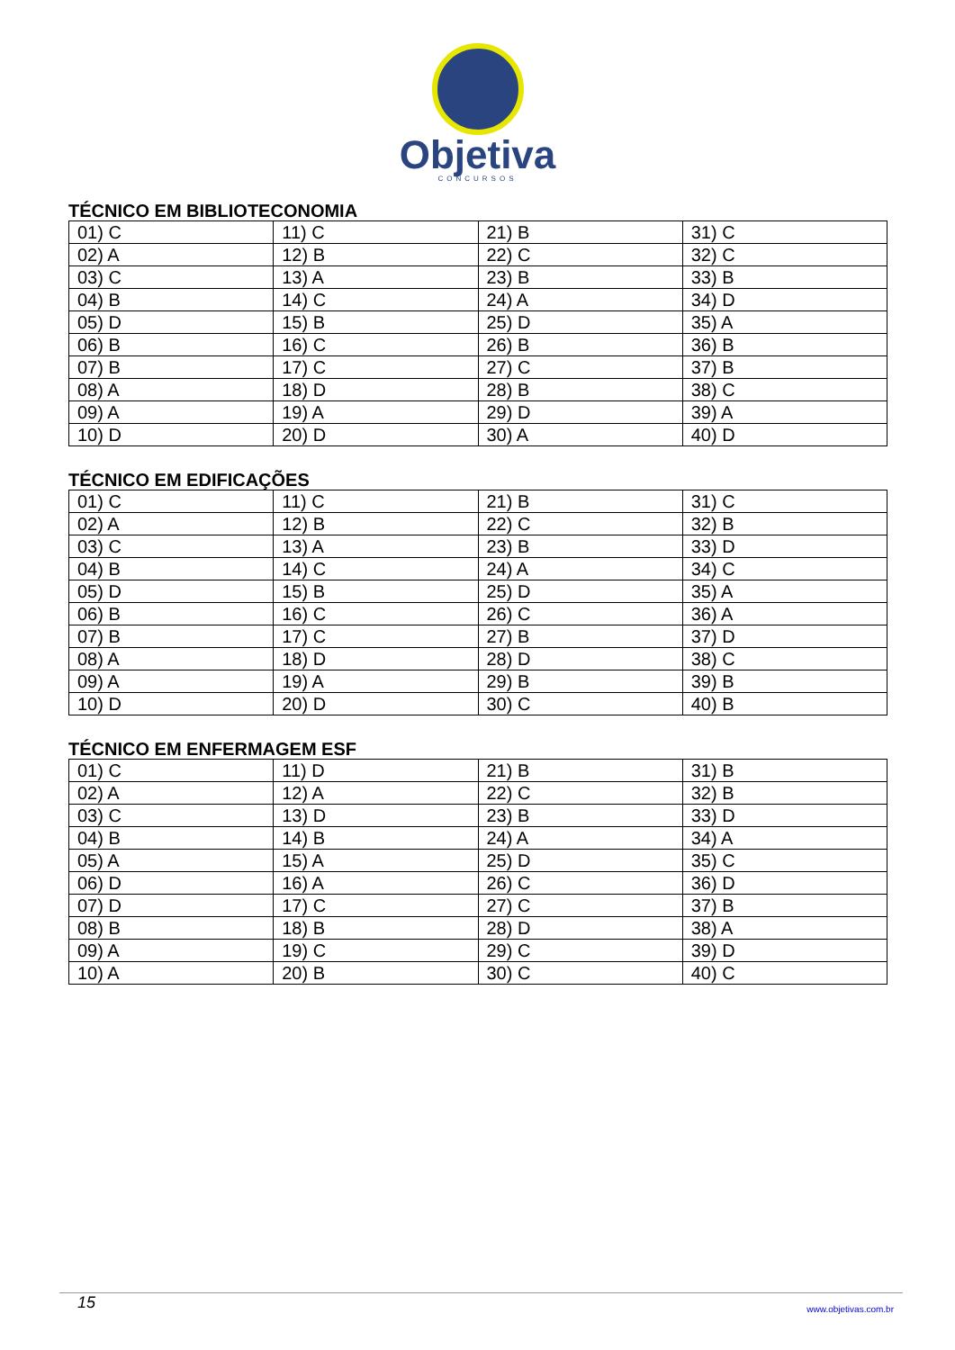Objetiva
CONCURSOS
TÉCNICO EM BIBLIOTECONOMIA
| 01) C | 11) C | 21) B | 31) C |
| 02) A | 12) B | 22) C | 32) C |
| 03) C | 13) A | 23) B | 33) B |
| 04) B | 14) C | 24) A | 34) D |
| 05) D | 15) B | 25) D | 35) A |
| 06) B | 16) C | 26) B | 36) B |
| 07) B | 17) C | 27) C | 37) B |
| 08) A | 18) D | 28) B | 38) C |
| 09) A | 19) A | 29) D | 39) A |
| 10) D | 20) D | 30) A | 40) D |
TÉCNICO EM EDIFICAÇÕES
| 01) C | 11) C | 21) B | 31) C |
| 02) A | 12) B | 22) C | 32) B |
| 03) C | 13) A | 23) B | 33) D |
| 04) B | 14) C | 24) A | 34) C |
| 05) D | 15) B | 25) D | 35) A |
| 06) B | 16) C | 26) C | 36) A |
| 07) B | 17) C | 27) B | 37) D |
| 08) A | 18) D | 28) D | 38) C |
| 09) A | 19) A | 29) B | 39) B |
| 10) D | 20) D | 30) C | 40) B |
TÉCNICO EM ENFERMAGEM ESF
| 01) C | 11) D | 21) B | 31) B |
| 02) A | 12) A | 22) C | 32) B |
| 03) C | 13) D | 23) B | 33) D |
| 04) B | 14) B | 24) A | 34) A |
| 05) A | 15) A | 25) D | 35) C |
| 06) D | 16) A | 26) C | 36) D |
| 07) D | 17) C | 27) C | 37) B |
| 08) B | 18) B | 28) D | 38) A |
| 09) A | 19) C | 29) C | 39) D |
| 10) A | 20) B | 30) C | 40) C |
15 www.objetivas.com.br